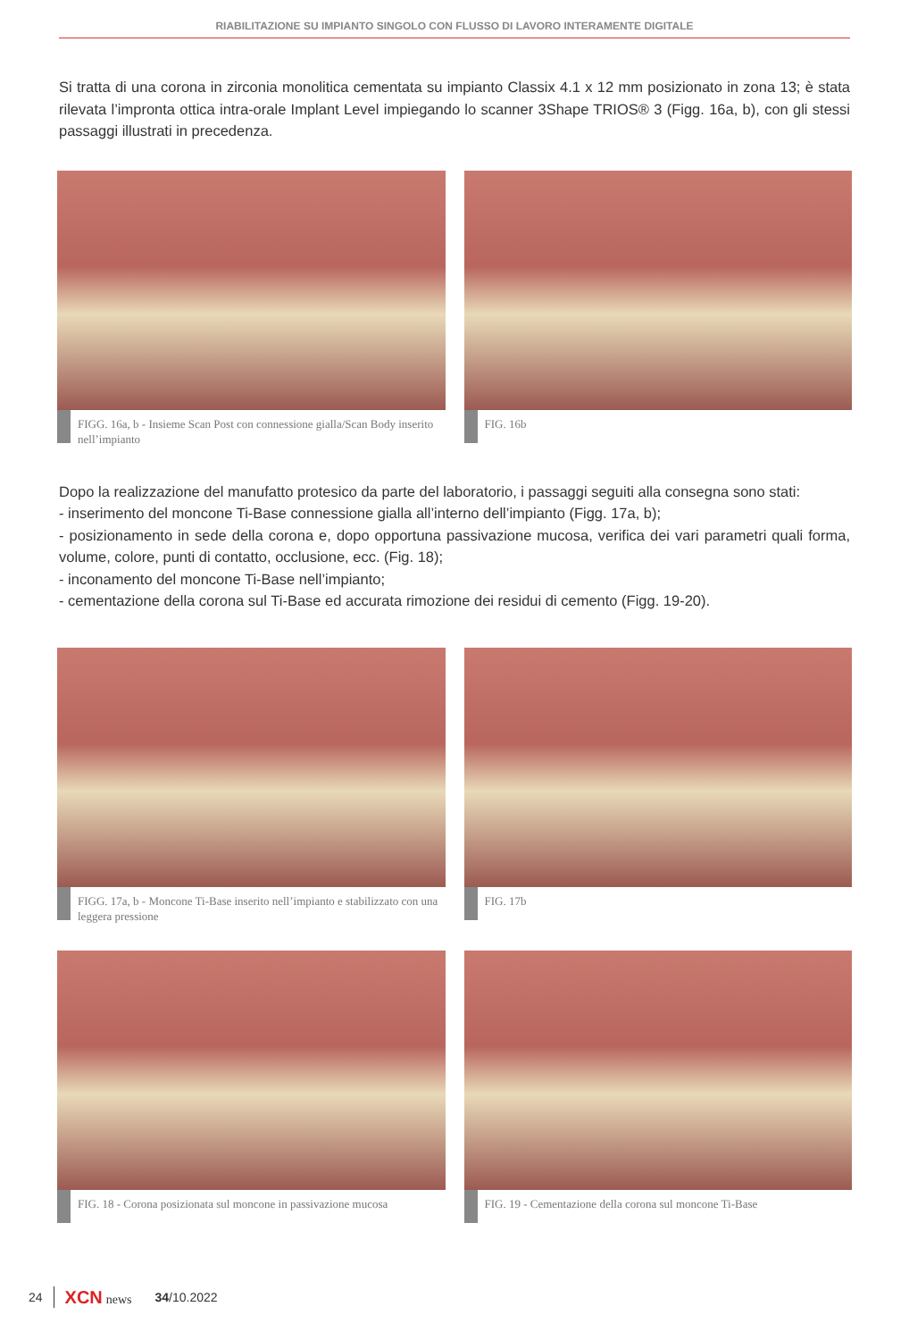RIABILITAZIONE SU IMPIANTO SINGOLO CON FLUSSO DI LAVORO INTERAMENTE DIGITALE
Si tratta di una corona in zirconia monolitica cementata su impianto Classix 4.1 x 12 mm posizionato in zona 13; è stata rilevata l’impronta ottica intra-orale Implant Level impiegando lo scanner 3Shape TRIOS® 3 (Figg. 16a, b), con gli stessi passaggi illustrati in precedenza.
FIGG. 16a, b - Insieme Scan Post con connessione gialla/Scan Body inserito nell’impianto
FIG. 16b
Dopo la realizzazione del manufatto protesico da parte del laboratorio, i passaggi seguiti alla consegna sono stati:
- inserimento del moncone Ti-Base connessione gialla all’interno dell’impianto (Figg. 17a, b);
- posizionamento in sede della corona e, dopo opportuna passivazione mucosa, verifica dei vari parametri quali forma, volume, colore, punti di contatto, occlusione, ecc. (Fig. 18);
- inconamento del moncone Ti-Base nell’impianto;
- cementazione della corona sul Ti-Base ed accurata rimozione dei residui di cemento (Figg. 19-20).
FIGG. 17a, b - Moncone Ti-Base inserito nell’impianto e stabilizzato con una leggera pressione
FIG. 17b
FIG. 18 - Corona posizionata sul moncone in passivazione mucosa
FIG. 19 - Cementazione della corona sul moncone Ti-Base
24 XCN news 34/10.2022